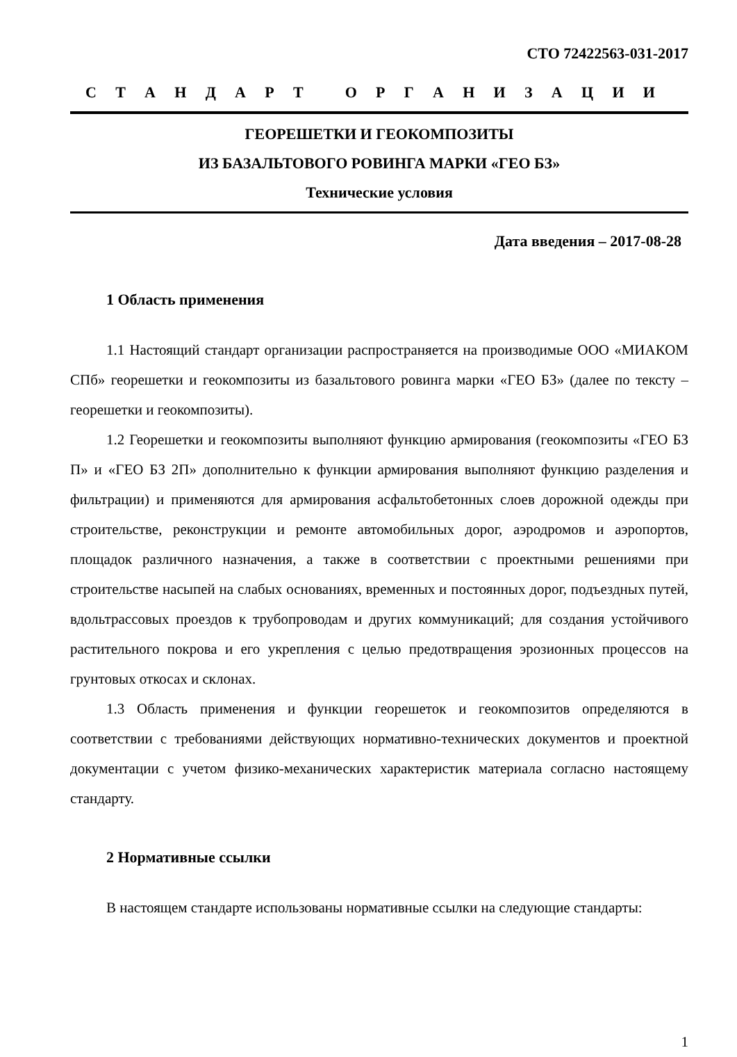СТО 72422563-031-2017
СТАНДАРТ ОРГАНИЗАЦИИ
ГЕОРЕШЕТКИ И ГЕОКОМПОЗИТЫ
ИЗ БАЗАЛЬТОВОГО РОВИНГА МАРКИ «ГЕО БЗ»
Технические условия
Дата введения – 2017-08-28
1 Область применения
1.1 Настоящий стандарт организации распространяется на производимые ООО «МИАКОМ СПб» георешетки и геокомпозиты из базальтового ровинга марки «ГЕО БЗ» (далее по тексту – георешетки и геокомпозиты).
1.2 Георешетки и геокомпозиты выполняют функцию армирования (геоком­позиты «ГЕО БЗ П» и «ГЕО БЗ 2П» дополнительно к функции армирования выпол­няют функцию разделения и фильтрации) и применяются для армирования асфаль­тобетонных слоев дорожной одежды при строительстве, реконструкции и ремонте автомобильных дорог, аэродромов и аэропортов, площадок различного назначения, а также в соответствии с проектными решениями при строительстве насыпей на слабых основаниях, временных и постоянных дорог, подъездных путей, вдольтрас­совых проездов к трубопроводам и других коммуникаций; для создания устойчи­вого растительного покрова и его укрепления с целью предотвращения эрозионных процессов на грунтовых откосах и склонах.
1.3 Область применения и функции георешеток и геокомпозитов определя­ются в соответствии с требованиями действующих нормативно-технических доку­ментов и проектной документации с учетом физико-механических характеристик материала согласно настоящему стандарту.
2 Нормативные ссылки
В настоящем стандарте использованы нормативные ссылки на следующие стандарты:
1